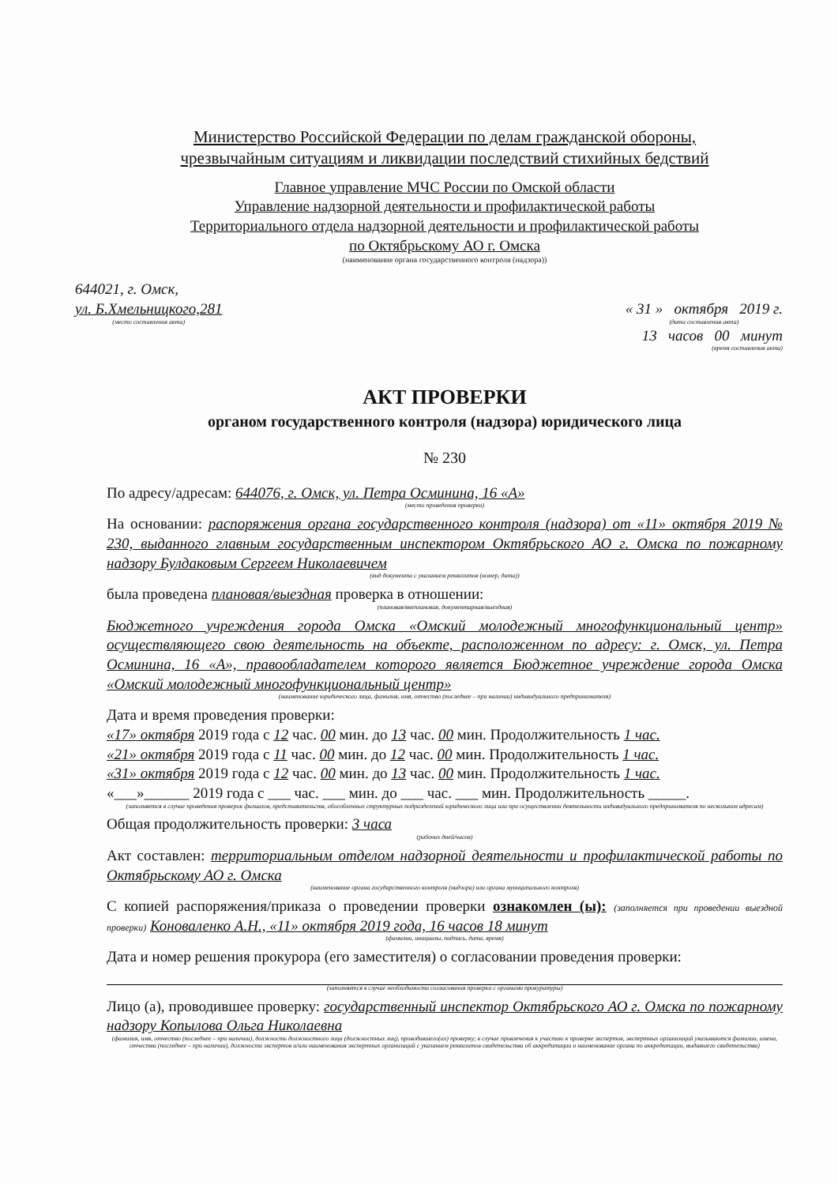Министерство Российской Федерации по делам гражданской обороны,
чрезвычайным ситуациям и ликвидации последствий стихийных бедствий
Главное управление МЧС России по Омской области
Управление надзорной деятельности и профилактической работы
Территориального отдела надзорной деятельности и профилактической работы
по Октябрьскому АО г. Омска
(наименование органа государственного контроля (надзора))
644021, г. Омск,
ул. Б.Хмельницкого,281
(место составления акта)
« 31 » октября 2019 г.
(дата составления акта)
13 часов 00 минут
(время составления акта)
АКТ ПРОВЕРКИ
органом государственного контроля (надзора) юридического лица
№ 230
По адресу/адресам: 644076, г. Омск, ул. Петра Осминина, 16 «А»
(место проведения проверки)
На основании: распоряжения органа государственного контроля (надзора) от «11» октября 2019 № 230, выданного главным государственным инспектором Октябрьского АО г. Омска по пожарному надзору Булдаковым Сергеем Николаевичем
(вид документа с указанием реквизитов (номер, дата))
была проведена плановая/выездная проверка в отношении:
(плановая/внеплановая, документарная/выездная)
Бюджетного учреждения города Омска «Омский молодежный многофункциональный центр» осуществляющего свою деятельность на объекте, расположенном по адресу: г. Омск, ул. Петра Осминина, 16 «А», правообладателем которого является Бюджетное учреждение города Омска «Омский молодежный многофункциональный центр»
(наименование юридического лица, фамилия, имя, отчество (последнее – при наличии) индивидуального предпринимателя)
Дата и время проведения проверки:
«17» октября 2019 года с 12 час. 00 мин. до 13 час. 00 мин. Продолжительность 1 час.
«21» октября 2019 года с 11 час. 00 мин. до 12 час. 00 мин. Продолжительность 1 час.
«31» октября 2019 года с 12 час. 00 мин. до 13 час. 00 мин. Продолжительность 1 час.
«___»______ 2019 года с ___ час. ___ мин. до ___ час. ___ мин. Продолжительность _____.
(заполняется в случае проведения проверок филиалов, представительств, обособленных структурных подразделений юридического лица или при осуществлении деятельности индивидуального предпринимателя по нескольким адресам)
Общая продолжительность проверки: 3 часа
(рабочих дней/часов)
Акт составлен: территориальным отделом надзорной деятельности и профилактической работы по Октябрьскому АО г. Омска
(наименование органа государственного контроля (надзора) или органа муниципального контроля)
С копией распоряжения/приказа о проведении проверки ознакомлен (ы): (заполняется при проведении выездной проверки) Коноваленко А.Н., «11» октября 2019 года, 16 часов 18 минут
(фамилии, инициалы, подпись, дата, время)
Дата и номер решения прокурора (его заместителя) о согласовании проведения проверки:
(заполняется в случае необходимости согласования проверки с органами прокуратуры)
Лицо (а), проводившее проверку: государственный инспектор Октябрьского АО г. Омска по пожарному надзору Копылова Ольга Николаевна
(фамилия, имя, отчество (последнее – при наличии), должность должностного лица (должностных лиц), проводившего(их) проверку; в случае привлечения к участию к проверке экспертов, экспертных организаций указываются фамилии, имена, отчества (последнее – при наличии), должности экспертов и/или наименования экспертных организаций с указанием реквизитов свидетельства об аккредитации и наименование органа по аккредитации, выдавшего свидетельства)